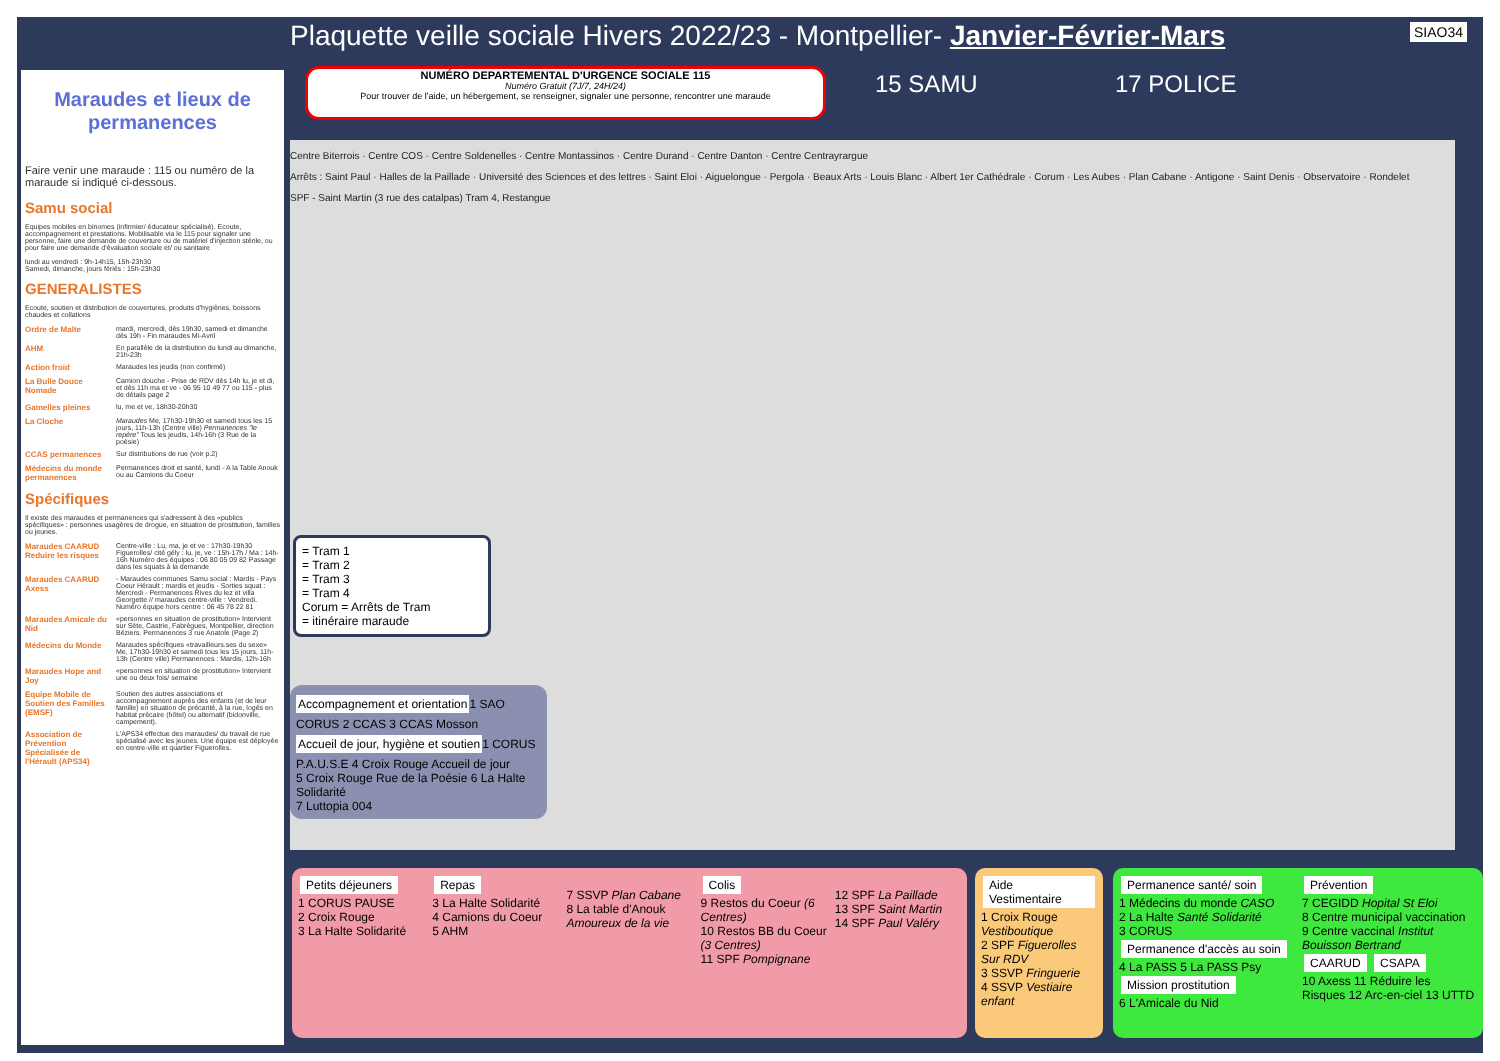Plaquette veille sociale Hivers 2022/23 - Montpellier- Janvier-Février-Mars
SIAO34
Maraudes et lieux de permanences
Faire venir une maraude : 115 ou numéro de la maraude si indiqué ci-dessous.
Samu social
Equipes mobiles en binomes (infirmier/ éducateur spécialisé). Ecoute, accompagnement et prestations. Mobilisable via le 115 pour signaler une personne, faire une demande de couverture ou de matériel d'injection stérile, ou pour faire une demande d'évaluation sociale et/ ou sanitaire
lundi au vendredi : 9h-14h15, 15h-23h30
Samedi, dimanche, jours fériés : 15h-23h30
GENERALISTES
Ecoute, soutien et distribution de couvertures, produits d'hygiènes, boissons chaudes et collations
Ordre de Malte mardi, mercredi, dès 19h30, samedi et dimanche dès 19h - Fin maraudes Mi-Avril
AHM En parallèle de la distribution du lundi au dimanche, 21h-23h
Action froid Maraudes les jeudis (non confirmé)
La Bulle Douce Nomade Camion douche - Prise de RDV dès 14h lu, je et di, et dès 11h ma et ve - 06 95 10 49 77 ou 115 - plus de détails page 2
Gamelles pleines lu, me et ve, 18h30-20h30
La Cloche Maraudes Me, 17h30-19h30 et samedi tous les 15 jours, 11h-13h (Centre ville) Permanences "le repère" Tous les jeudis, 14h-16h (3 Rue de la poésie)
CCAS permanences Sur distributions de rue (voir p.2)
Médecins du monde permanences Permanences droit et santé, lundi - A la Table Anouk ou au Camions du Coeur
Spécifiques
Il existe des maraudes et permanences qui s'adressent à des «publics spécifiques» : personnes usagères de drogue, en situation de prostitution, familles ou jeunes.
Maraudes CAARUD Reduire les risques Centre-ville : Lu, ma, je et ve : 17h30-19h30 Figuerolles/ cité gély : lu, je, ve : 15h-17h / Ma : 14h-16h Numéro des équipes : 06 80 05 09 82 Passage dans les squats à la demande
Maraudes CAARUD Axess - Maraudes communes Samu social : Mardis - Pays Coeur Hérault : mardis et jeudis - Sorties squat : Mercredi - Permanences Rives du lez et villa Georgette // maraudes centre-ville : Vendredi. Numéro équipe hors centre : 06 45 78 22 81
Maraudes Amicale du Nid «personnes en situation de prostitution» Intervient sur Sète, Castrie, Fabrègues, Montpellier, direction Béziers. Permanences 3 rue Anatole (Page 2)
Médecins du Monde Maraudes spécifiques «travailleurs.ses du sexe» Me, 17h30-19h30 et samedi tous les 15 jours, 11h-13h (Centre ville) Permanences : Mardis, 12h-16h
Maraudes Hope and Joy «personnes en situation de prostitution» Intervient une ou deux fois/ semaine
Equipe Mobile de Soutien des Familles (EMSF) Soutien des autres associations et accompagnement auprès des enfants (et de leur famille) en situation de précarité, à la rue, logés en habitat précaire (hôtel) ou alternatif (bidonville, campement).
Association de Prévention Spécialisée de l'Hérault (APS34) L'APS34 effectue des maraudes/ du travail de rue spécialisé avec les jeunes. Une équipe est déployée en centre-ville et quartier Figuerolles.
NUMÉRO DEPARTEMENTAL D'URGENCE SOCIALE 115
Numéro Gratuit (7J/7, 24H/24)
Pour trouver de l'aide, un hébergement, se renseigner, signaler une personne, rencontrer une maraude
15 SAMU 17 POLICE
Centre Biterrois · Centre COS · Centre Soldenelles · Centre Montassinos · Centre Durand · Centre Danton · Centre Centrayrargue
Arrêts : Saint Paul · Halles de la Paillade · Université des Sciences et des lettres · Saint Eloi · Aiguelongue · Pergola · Beaux Arts · Louis Blanc · Albert 1er Cathédrale · Corum · Les Aubes · Plan Cabane · Antigone · Saint Denis · Observatoire · Rondelet
SPF - Saint Martin (3 rue des catalpas) Tram 4, Restangue
= Tram 1
= Tram 2
= Tram 3
= Tram 4
Corum = Arrêts de Tram
= itinéraire maraude
Accompagnement et orientation
1 SAO CORUS 2 CCAS 3 CCAS Mosson
Accueil de jour, hygiène et soutien
1 CORUS P.A.U.S.E 4 Croix Rouge Accueil de jour
5 Croix Rouge Rue de la Poésie 6 La Halte Solidarité
7 Luttopia 004
Petits déjeuners
1 CORUS PAUSE
2 Croix Rouge
3 La Halte Solidarité
Repas
3 La Halte Solidarité
4 Camions du Coeur
5 AHM
7 SSVP Plan Cabane
8 La table d'Anouk Amoureux de la vie
Colis
9 Restos du Coeur (6 Centres)
10 Restos BB du Coeur (3 Centres)
11 SPF Pompignane
12 SPF La Paillade
13 SPF Saint Martin
14 SPF Paul Valéry
Aide Vestimentaire
1 Croix Rouge Vestiboutique
2 SPF Figuerolles Sur RDV
3 SSVP Fringuerie
4 SSVP Vestiaire enfant
Permanence santé/ soin
1 Médecins du monde CASO
2 La Halte Santé Solidarité
3 CORUS
Permanence d'accès au soin
4 La PASS 5 La PASS Psy
Mission prostitution
6 L'Amicale du Nid
Prévention
7 CEGIDD Hopital St Eloi
8 Centre municipal vaccination
9 Centre vaccinal Institut Bouisson Bertrand
CAARUD CSAPA
10 Axess 11 Réduire les Risques 12 Arc-en-ciel 13 UTTD